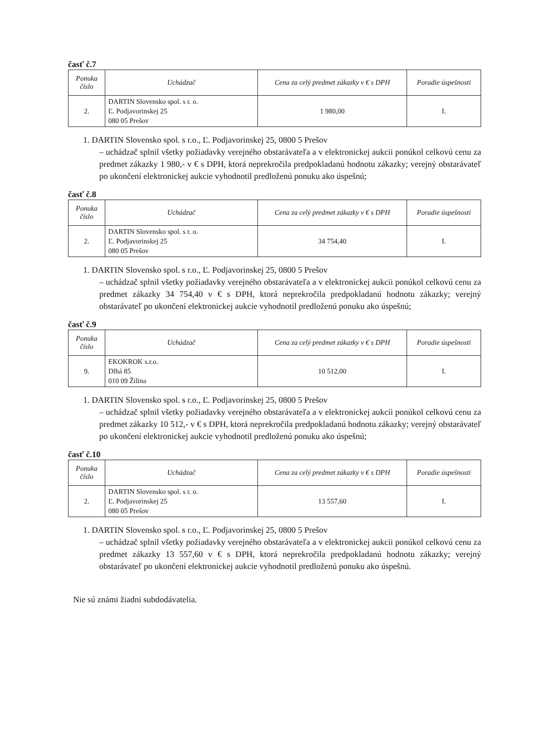časť č.7
| Ponuka číslo | Uchádzač | Cena za celý predmet zákazky v € s DPH | Poradie úspešnosti |
| --- | --- | --- | --- |
| 2. | DARTIN Slovensko spol. s r. o. Ľ. Podjavorinskej 25 080 05 Prešov | 1 980,00 | I. |
1. DARTIN Slovensko spol. s r.o., Ľ. Podjavorinskej 25, 0800 5 Prešov
– uchádzač splnil všetky požiadavky verejného obstarávateľa a v elektronickej aukcii ponúkol celkovú cenu za predmet zákazky 1 980,- v € s DPH, ktorá neprekročila predpokladanú hodnotu zákazky; verejný obstarávateľ po ukončení elektronickej aukcie vyhodnotil predloženú ponuku ako úspešnú;
časť č.8
| Ponuka číslo | Uchádzač | Cena za celý predmet zákazky v € s DPH | Poradie úspešnosti |
| --- | --- | --- | --- |
| 2. | DARTIN Slovensko spol. s r. o. Ľ. Podjavorinskej 25 080 05 Prešov | 34 754,40 | I. |
1. DARTIN Slovensko spol. s r.o., Ľ. Podjavorinskej 25, 0800 5 Prešov
– uchádzač splnil všetky požiadavky verejného obstarávateľa a v elektronickej aukcii ponúkol celkovú cenu za predmet zákazky 34 754,40 v € s DPH, ktorá neprekročila predpokladanú hodnotu zákazky; verejný obstarávateľ po ukončení elektronickej aukcie vyhodnotil predloženú ponuku ako úspešnú;
časť č.9
| Ponuka číslo | Uchádzač | Cena za celý predmet zákazky v € s DPH | Poradie úspešnosti |
| --- | --- | --- | --- |
| 9. | EKOKROK s.r.o. Dlhá 85 010 09 Žilina | 10 512,00 | I. |
1. DARTIN Slovensko spol. s r.o., Ľ. Podjavorinskej 25, 0800 5 Prešov
– uchádzač splnil všetky požiadavky verejného obstarávateľa a v elektronickej aukcii ponúkol celkovú cenu za predmet zákazky 10 512,- v € s DPH, ktorá neprekročila predpokladanú hodnotu zákazky; verejný obstarávateľ po ukončení elektronickej aukcie vyhodnotil predloženú ponuku ako úspešnú;
časť č.10
| Ponuka číslo | Uchádzač | Cena za celý predmet zákazky v € s DPH | Poradie úspešnosti |
| --- | --- | --- | --- |
| 2. | DARTIN Slovensko spol. s r. o. Ľ. Podjavorinskej 25 080 05 Prešov | 13 557,60 | I. |
1. DARTIN Slovensko spol. s r.o., Ľ. Podjavorinskej 25, 0800 5 Prešov
– uchádzač splnil všetky požiadavky verejného obstarávateľa a v elektronickej aukcii ponúkol celkovú cenu za predmet zákazky 13 557,60 v € s DPH, ktorá neprekročila predpokladanú hodnotu zákazky; verejný obstarávateľ po ukončení elektronickej aukcie vyhodnotil predloženú ponuku ako úspešnú.
Nie sú známi žiadni subdodávatelia.